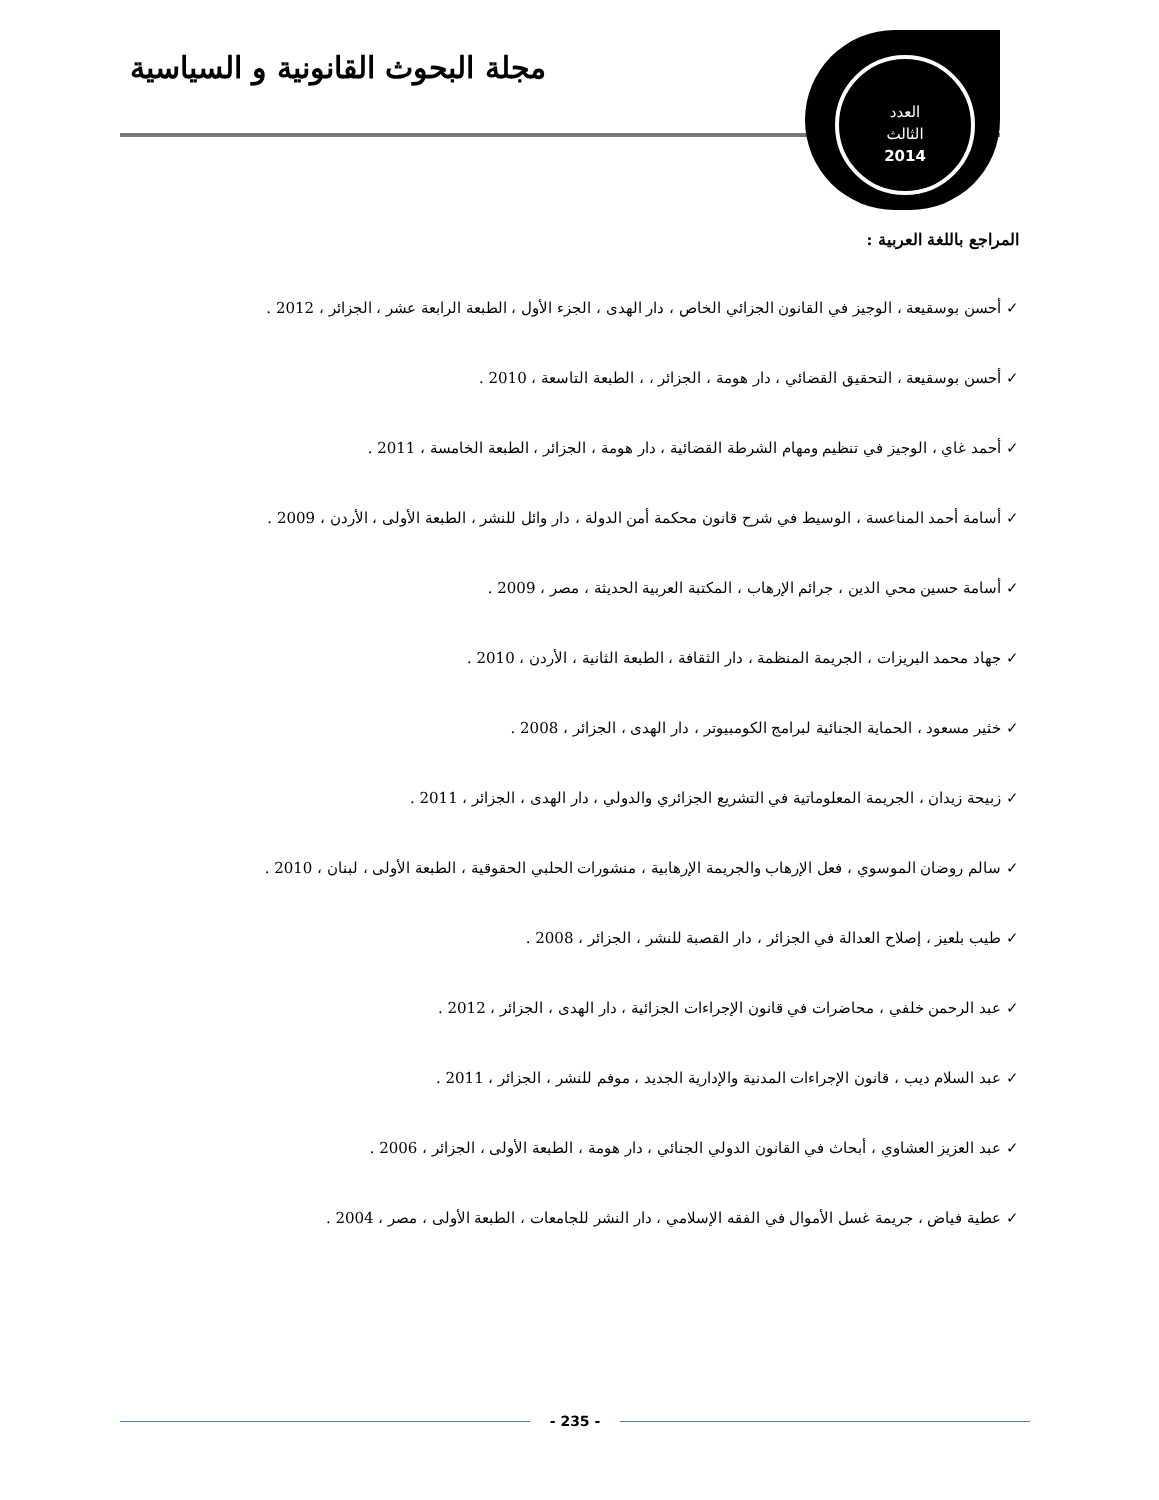مجلة البحوث القانونية و السياسية
العدد
الثالث
2014
المراجع باللغة العربية :
✓ أحسن بوسقيعة ، الوجيز في القانون الجزائي الخاص ، دار الهدى ، الجزء الأول ، الطبعة الرابعة عشر ، الجزائر ، 2012 .
✓ أحسن بوسقيعة ، التحقيق القضائي ، دار هومة ، الجزائر ، ، الطبعة التاسعة ، 2010 .
✓ أحمد غاي ، الوجيز في تنظيم ومهام الشرطة القضائية ، دار هومة ، الجزائر ، الطبعة الخامسة ، 2011 .
✓ أسامة أحمد المناعسة ، الوسيط في شرح قانون محكمة أمن الدولة ، دار وائل للنشر ، الطبعة الأولى ، الأردن ، 2009 .
✓ أسامة حسين محي الدين ، جرائم الإرهاب ، المكتبة العربية الحديثة ، مصر ، 2009 .
✓ جهاد محمد البريزات ، الجريمة المنظمة ، دار الثقافة ، الطبعة الثانية ، الأردن ، 2010 .
✓ خثير مسعود ، الحماية الجنائية لبرامج الكومبيوتر ، دار الهدى ، الجزائر ، 2008 .
✓ زبيحة زيدان ، الجريمة المعلوماتية في التشريع الجزائري والدولي ، دار الهدى ، الجزائر ، 2011 .
✓ سالم روضان الموسوي ، فعل الإرهاب والجريمة الإرهابية ، منشورات الحلبي الحقوقية ، الطبعة الأولى ، لبنان ، 2010 .
✓ طيب بلعيز ، إصلاح العدالة في الجزائر ، دار القصبة للنشر ، الجزائر ، 2008 .
✓ عبد الرحمن خلفي ، محاضرات في قانون الإجراءات الجزائية ، دار الهدى ، الجزائر ، 2012 .
✓ عبد السلام ديب ، قانون الإجراءات المدنية والإدارية الجديد ، موفم للنشر ، الجزائر ، 2011 .
✓ عبد العزيز العشاوي ، أبحاث في القانون الدولي الجنائي ، دار هومة ، الطبعة الأولى ، الجزائر ، 2006 .
✓ عطية فياض ، جريمة غسل الأموال في الفقه الإسلامي ، دار النشر للجامعات ، الطبعة الأولى ، مصر ، 2004 .
- 235 -